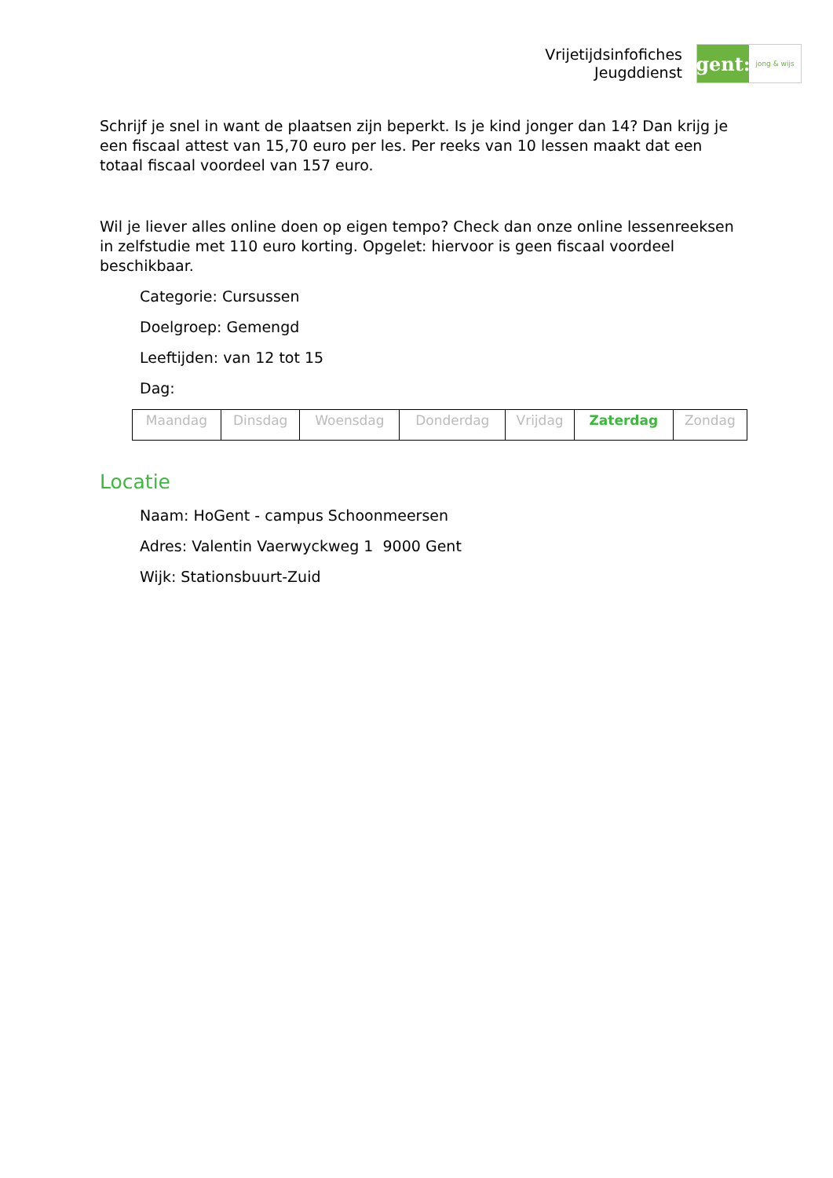Vrijetijdsinfofiches
Jeugddienst
gent:
jong & wijs
Schrijf je snel in want de plaatsen zijn beperkt. Is je kind jonger dan 14? Dan krijg je een fiscaal attest van 15,70 euro per les. Per reeks van 10 lessen maakt dat een totaal fiscaal voordeel van 157 euro.
Wil je liever alles online doen op eigen tempo? Check dan onze online lessenreeksen in zelfstudie met 110 euro korting. Opgelet: hiervoor is geen fiscaal voordeel beschikbaar.
Categorie: Cursussen
Doelgroep: Gemengd
Leeftijden: van 12 tot 15
Dag:
| Maandag | Dinsdag | Woensdag | Donderdag | Vrijdag | Zaterdag | Zondag |
Locatie
Naam: HoGent - campus Schoonmeersen
Adres: Valentin Vaerwyckweg 1 9000 Gent
Wijk: Stationsbuurt-Zuid